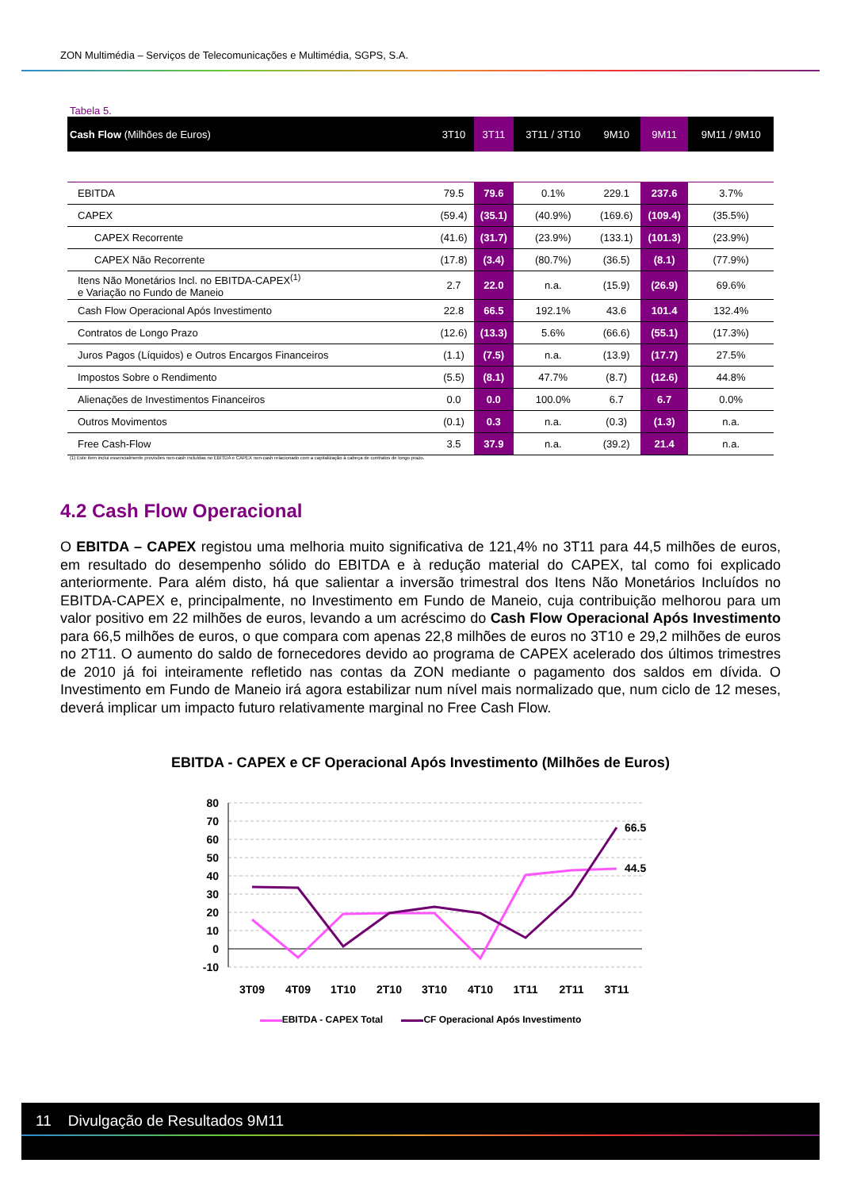ZON Multimédia – Serviços de Telecomunicações e Multimédia, SGPS, S.A.
Tabela 5.
| Cash Flow (Milhões de Euros) | 3T10 | 3T11 | 3T11 / 3T10 | 9M10 | 9M11 | 9M11 / 9M10 |
| --- | --- | --- | --- | --- | --- | --- |
| EBITDA | 79.5 | 79.6 | 0.1% | 229.1 | 237.6 | 3.7% |
| CAPEX | (59.4) | (35.1) | (40.9%) | (169.6) | (109.4) | (35.5%) |
| CAPEX Recorrente | (41.6) | (31.7) | (23.9%) | (133.1) | (101.3) | (23.9%) |
| CAPEX Não Recorrente | (17.8) | (3.4) | (80.7%) | (36.5) | (8.1) | (77.9%) |
| Itens Não Monetários Incl. no EBITDA-CAPEX<sup>(1)</sup> e Variação no Fundo de Maneio | 2.7 | 22.0 | n.a. | (15.9) | (26.9) | 69.6% |
| Cash Flow Operacional Após Investimento | 22.8 | 66.5 | 192.1% | 43.6 | 101.4 | 132.4% |
| Contratos de Longo Prazo | (12.6) | (13.3) | 5.6% | (66.6) | (55.1) | (17.3%) |
| Juros Pagos (Líquidos) e Outros Encargos Financeiros | (1.1) | (7.5) | n.a. | (13.9) | (17.7) | 27.5% |
| Impostos Sobre o Rendimento | (5.5) | (8.1) | 47.7% | (8.7) | (12.6) | 44.8% |
| Alienações de Investimentos Financeiros | 0.0 | 0.0 | 100.0% | 6.7 | 6.7 | 0.0% |
| Outros Movimentos | (0.1) | 0.3 | n.a. | (0.3) | (1.3) | n.a. |
| Free Cash-Flow | 3.5 | 37.9 | n.a. | (39.2) | 21.4 | n.a. |
(1) Este item inclui essencialmente provisões non-cash incluídas no EBITDA e CAPEX non-cash relacionado com a capitalização à cabeça de contratos de longo prazo.
4.2 Cash Flow Operacional
O EBITDA – CAPEX registou uma melhoria muito significativa de 121,4% no 3T11 para 44,5 milhões de euros, em resultado do desempenho sólido do EBITDA e à redução material do CAPEX, tal como foi explicado anteriormente. Para além disto, há que salientar a inversão trimestral dos Itens Não Monetários Incluídos no EBITDA-CAPEX e, principalmente, no Investimento em Fundo de Maneio, cuja contribuição melhorou para um valor positivo em 22 milhões de euros, levando a um acréscimo do Cash Flow Operacional Após Investimento para 66,5 milhões de euros, o que compara com apenas 22,8 milhões de euros no 3T10 e 29,2 milhões de euros no 2T11. O aumento do saldo de fornecedores devido ao programa de CAPEX acelerado dos últimos trimestres de 2010 já foi inteiramente refletido nas contas da ZON mediante o pagamento dos saldos em dívida. O Investimento em Fundo de Maneio irá agora estabilizar num nível mais normalizado que, num ciclo de 12 meses, deverá implicar um impacto futuro relativamente marginal no Free Cash Flow.
EBITDA - CAPEX e CF Operacional Após Investimento (Milhões de Euros)
80
70
60
50
40
30
20
10
0
-10
66.5
44.5
3T09
4T09
1T10
2T10
3T10
4T10
1T11
2T11
3T11
EBITDA - CAPEX Total CF Operacional Após Investimento
11 Divulgação de Resultados 9M11